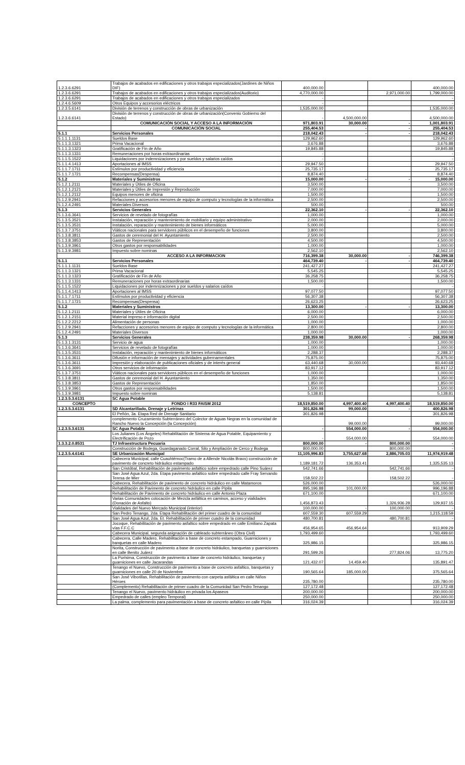| 1.2.3.6.6291 | Trabajos de acabados en edificaciones y otros trabajos especializados(Jardines de Niños DIF) | 400,000.00 | | | 400,000.00 |
| 1.2.3.6.6291 | Trabajos de acabados en edificaciones y otros trabajos especializados(Auditorio) | 4,770,000.00 | | 2,971,000.00 | 1,799,000.00 |
| 1.2.3.6.6291 | Trabajos de acabados en edificaciones y otros trabajos especializados | - | | | - |
| 1.2.4.6.5609 | Otros Equipos y accesorios eléctricos | - | | | - |
| 1.2.3.5.6141 | División de terrenos y construcción de obras de urbanización | 1,535,000.00 | | | 1,535,000.00 |
| 1.2.3.6.6141 | División de terrenos y construcción de obras de urbanización(Convenio Gobierno del Estado) | - | 4,500,000.00 | | 4,500,000.00 |
| | COMUNICACIÓN SOCIAL Y ACCESO A LA INFORMACIÓN | 971,803.91 | 30,000.00 | - | 1,001,803.91 |
| | COMUNICACIÓN SOCIAL | 255,404.53 | - | - | 255,404.53 |
| 5.1.1 | Servicios Personales | 218,042.43 | - | - | 218,042.43 |
| 5.1.1.1.1131 | Sueldos Base | 129,962.60 | | | 129,962.60 |
| 5.1.1.3.1321 | Prima Vacacional | 3,676.88 | | | 3,676.88 |
| 5.1.1.3.1323 | Gratificación de Fin de Año | 19,845.88 | | | 19,845.88 |
| 5.1.1.3.1331 | Remuneraciones por horas extraordinarias | - | | | - |
| 5.1.1.5.1522 | Liquidaciones por indemnizaciones y por sueldos y salarios caídos | - | | | - |
| 5.1.1.4.1413 | Aportaciones al IMSS | 29,947.50 | | | 29,947.50 |
| 5.1.1.7.1711 | Estímulos por productividad y eficiencia | 25,735.17 | | | 25,735.17 |
| 5.1.1.7.1721 | Recompensas(Despensa) | 8,874.40 | | | 8,874.40 |
| 5.1.2 | Materiales y Suministros | 15,000.00 | - | - | 15,000.00 |
| 5.1.2.1.2111 | Materiales y Útiles de Oficina | 3,500.00 | | | 3,500.00 |
| 5.1.2.1.2121 | Materiales y Útiles de Impresión y Reproducción | 7,000.00 | | | 7,000.00 |
| 5.1.2.1.2112 | Equipos menores de oficina | 1,500.00 | | | 1,500.00 |
| 5.1.2.9.2941 | Refacciones y accesorios menores de equipo de computo y tecnologías de la informática | 2,500.00 | | | 2,500.00 |
| 5.1.2.4.2491 | Materiales Diversos | 500.00 | | | 500.00 |
| 5.1.3 | Servicios Generales | 22,362.10 | - | - | 22,362.10 |
| 5.1.3.6.3641 | Servicios de revelado de fotografías | 1,000.00 | | | 1,000.00 |
| 5.1.3.5.3521 | Instalación, reparación y mantenimiento de mobiliario y equipo administrativo | 2,000.00 | | | 2,000.00 |
| 5.1.3.5.3531 | Instalación, reparación y mantenimiento de bienes informáticos | 5,000.00 | | | 5,000.00 |
| 5.1.3.7.3751 | Viáticos nacionales para servidores públicos en el desempeño de funciones | 3,800.00 | | | 3,800.00 |
| 5.1.3.8.3811 | Gastos de ceremonial del H. Ayuntamiento | 2,500.00 | | | 2,500.00 |
| 5.1.3.8.3853 | Gastos de Representación | 4,500.00 | | | 4,500.00 |
| 5.1.3.9.3961 | Otros gastos por responsabilidades | 1,000.00 | | | 1,000.00 |
| 5.1.3.9.3981 | Impuesto sobre nominas | 2,562.10 | | | 2,562.10 |
| | ACCESO A LA INFORMACION | 716,399.38 | 30,000.00 | - | 746,399.38 |
| 5.1.1 | Servicios Personales | 464,739.40 | - | - | 464,739.40 |
| 5.1.1.1.1131 | Sueldos Base | 241,427.27 | | | 241,427.27 |
| 5.1.1.3.1321 | Prima Vacacional | 5,545.25 | | | 5,545.25 |
| 5.1.1.3.1323 | Gratificación de Fin de Año | 36,258.75 | | | 36,258.75 |
| 5.1.1.3.1331 | Remuneraciones por horas extraordinarias | 1,500.00 | | | 1,500.00 |
| 5.1.1.5.1522 | Liquidaciones por indemnizaciones y por sueldos y salarios caídos | - | | | - |
| 5.1.1.4.1413 | Aportaciones al IMSS | 97,077.50 | | | 97,077.50 |
| 5.1.1.7.1711 | Estímulos por productividad y eficiencia | 56,307.38 | | | 56,307.38 |
| 5.1.1.7.1721 | Recompensas(Despensa) | 26,623.25 | | | 26,623.25 |
| 5.1.2 | Materiales y Suministros | 13,300.00 | - | - | 13,300.00 |
| 5.1.2.1.2111 | Materiales y Útiles de Oficina | 6,000.00 | | | 6,000.00 |
| 5.1.2.1.2151 | Material impreso e información digital | 2,500.00 | | | 2,500.00 |
| 5.1.2.2.2212 | Alimentación de personas | 1,000.00 | | | 1,000.00 |
| 5.1.2.9.2941 | Refacciones y accesorios menores de equipo de computo y tecnologías de la informática | 2,800.00 | | | 2,800.00 |
| 5.1.2.4.2491 | Materiales Diversos | 1,000.00 | | | 1,000.00 |
| 5.1.3 | Servicios Generales | 238,359.98 | 30,000.00 | - | 268,359.98 |
| 5.1.3.1.3131 | Servicio de agua | 1,000.00 | | | 1,000.00 |
| 5.1.3.6.3641 | Servicios de revelado de fotografías | 1,000.00 | | | 1,000.00 |
| 5.1.3.5.3531 | Instalación, reparación y mantenimiento de bienes informáticos | 2,288.37 | | | 2,288.37 |
| 5.1.3.6.3611 | Difusión e información de mensajes y actividades gubernamentales | 75,875.00 | | | 75,875.00 |
| 5.1.3.6.3611 | Impresión y elaboración de publicaciones oficiales y de interés general | 63,440.68 | 30,000.00 | | 93,440.68 |
| 5.1.3.6.3691 | Otros servicios de información | 83,917.12 | | | 83,917.12 |
| 5.1.3.7.3751 | Viáticos nacionales para servidores públicos en el desempeño de funciones | 1,000.00 | | | 1,000.00 |
| 5.1.3.8.3811 | Gastos de ceremonial del H. Ayuntamiento | 1,350.00 | | | 1,350.00 |
| 5.1.3.8.3853 | Gastos de Representación | 1,850.00 | | | 1,850.00 |
| 5.1.3.9.3961 | Otros gastos por responsabilidades | 1,500.00 | | | 1,500.00 |
| 5.1.3.9.3981 | Impuesto sobre nominas | 5,138.81 | | | 5,138.81 |
| 1.2.3.5.3.6131 | SC Agua Potable | | | | |
| CONCEPTO | FONDO I R33 FAISM 2012 | 18,519,850.00 | 4,997,400.40 | 4,997,400.40 | 18,519,850.00 |
| 1.2.3.5.3.6131 | SD Alcantarillado, Drenaje y Letrinas | 301,826.98 | 99,000.00 | - | 400,826.98 |
| | El Peñón, 3a. Etapa Red de Drenaje Sanitario | 301,826.98 | | | 301,826.98 |
| | complemento Cruzamiento Subterráneo del Colector de Aguas Negras en la comunidad de Rancho Nuevo la Concepción (la Concepción) | | 99,000.00 | | 99,000.00 |
| 1.2.3.5.3.6131 | SC Agua Potable | - | 554,000.00 | - | 554,000.00 |
| | Los Julianes (Los Ángeles) Rehabilitación de Sistema de Agua Potable, Equipamiento y Electrificación de Pozo | - | 554,000.00 | | 554,000.00 |
| 1.3.3.2.0.8531 | TJ Infraestructura Pecuaria | 800,000.00 | - | 800,000.00 | - |
| | Construcción de Bodega, Guardaganado Corral, Silo y Ampliación de Cerco y Bodega | 800,000.00 | | 800,000.00 | - |
| 1.2.3.5.4.6141 | SE Urbanización Municipal | 11,105,996.83 | 3,755,627.68 | 2,886,705.03 | 11,974,919.48 |
| | Cabecera Municipal, calle Cuauhtémoc(Tramo de a Allende Nicolás Bravo) construcción de pavimento de concreto hidráulico estampado | 1,189,181.72 | 136,353.41 | | 1,325,535.13 |
| | San Cristóbal, Rehabilitación de pavimento asfaltico sobre empedrado calle Pino Suárez | 542,741.66 | | 542,741.66 | - |
| | San José Agua Azul, 2da. Etapa pavimento asfaltico sobre empedrado calle Fray Servando Teresa de Mier | 158,502.22 | | 158,502.22 | - |
| | Cabecera, Rehabilitación de pavimento de concreto hidráulico en calle Matamoros | 526,000.00 | | | 526,000.00 |
| | Rehabilitación de Pavimento de concreto hidráulico en calle Pípila | 895,196.88 | 101,000.00 | | 996,196.88 |
| | Rehabilitación de Pavimento de concreto hidráulico en calle Antonio Plaza | 671,100.00 | | | 671,100.00 |
| | Varias Comunidades colocación de Mezcla asfáltica en caminos, acceso y vialidades (Donación de Asfalto) | 1,456,873.43 | | 1,326,936.28 | 129,937.15 |
| | Vialidades del Nuevo Mercado Municipal (interior) | 100,000.00 | - | 100,000.00 | - |
| | San Pedro Tenango, 2da. Etapa Rehabilitación del primer cuadro de la comunidad | 607,559.30 | 607,559.29 | | 1,215,118.59 |
| | San José Agua Azul, 2da. Et. Rehabilitación de primer cuadro de la comunidad | 480,700.81 | | 480,700.81 | - |
| | Jocoque, Rehabilitación de pavimento asfaltico sobre empedrado en calle Emiliano Zapata vías F.F.C.C | 456,954.65 | 456,954.64 | | 913,909.29 |
| | Cabecera Municipal, segunda asignación de cableado subterráneo (Obra Civil) | 1,793,499.60 | | | 1,793,499.60 |
| | Cabecera, Calle Madero, Rehabilitación a base de concreto estampado, Guarniciones y banquetas en calle Madero | 325,986.15 | | | 325,986.15 |
| | Norita, Construcción de pavimento a base de concreto hidráulico, banquetas y guarniciones en calle Benito Juárez | 291,599.26 | | 277,824.06 | 13,775.20 |
| | La Purísima, Construcción de pavimento a base de concreto hidráulico, banquetas y guarniciones en calle Jacarandas | 121,432.07 | 14,459.40 | | 135,891.47 |
| | Tenango el Nuevo, Construcción de pavimento a base de concreto asfaltico, banquetas y guarniciones en calle 20 de Noviembre | 190,565.64 | 185,000.00 | | 375,565.64 |
| | San José Viborillas, Rehabilitación de pavimento con carpeta asfáltica en calle Niños Héroes | 235,780.00 | | | 235,780.00 |
| | (Complemento) Rehabilitación de primer cuadro de la Comunidad San Pedro Tenango | 127,172.48 | | | 127,172.48 |
| | Tenango el Nuevo, pavimento hidráulico en privada los Apaseos | 200,000.00 | | | 200,000.00 |
| | Empedrado de calles (empleo Temporal) | 250,000.00 | | | 250,000.00 |
| | La palma, complemento para pavimentación a base de concreto asfaltico en calle Pípila | 316,024.39 | | | 316,024.39 |